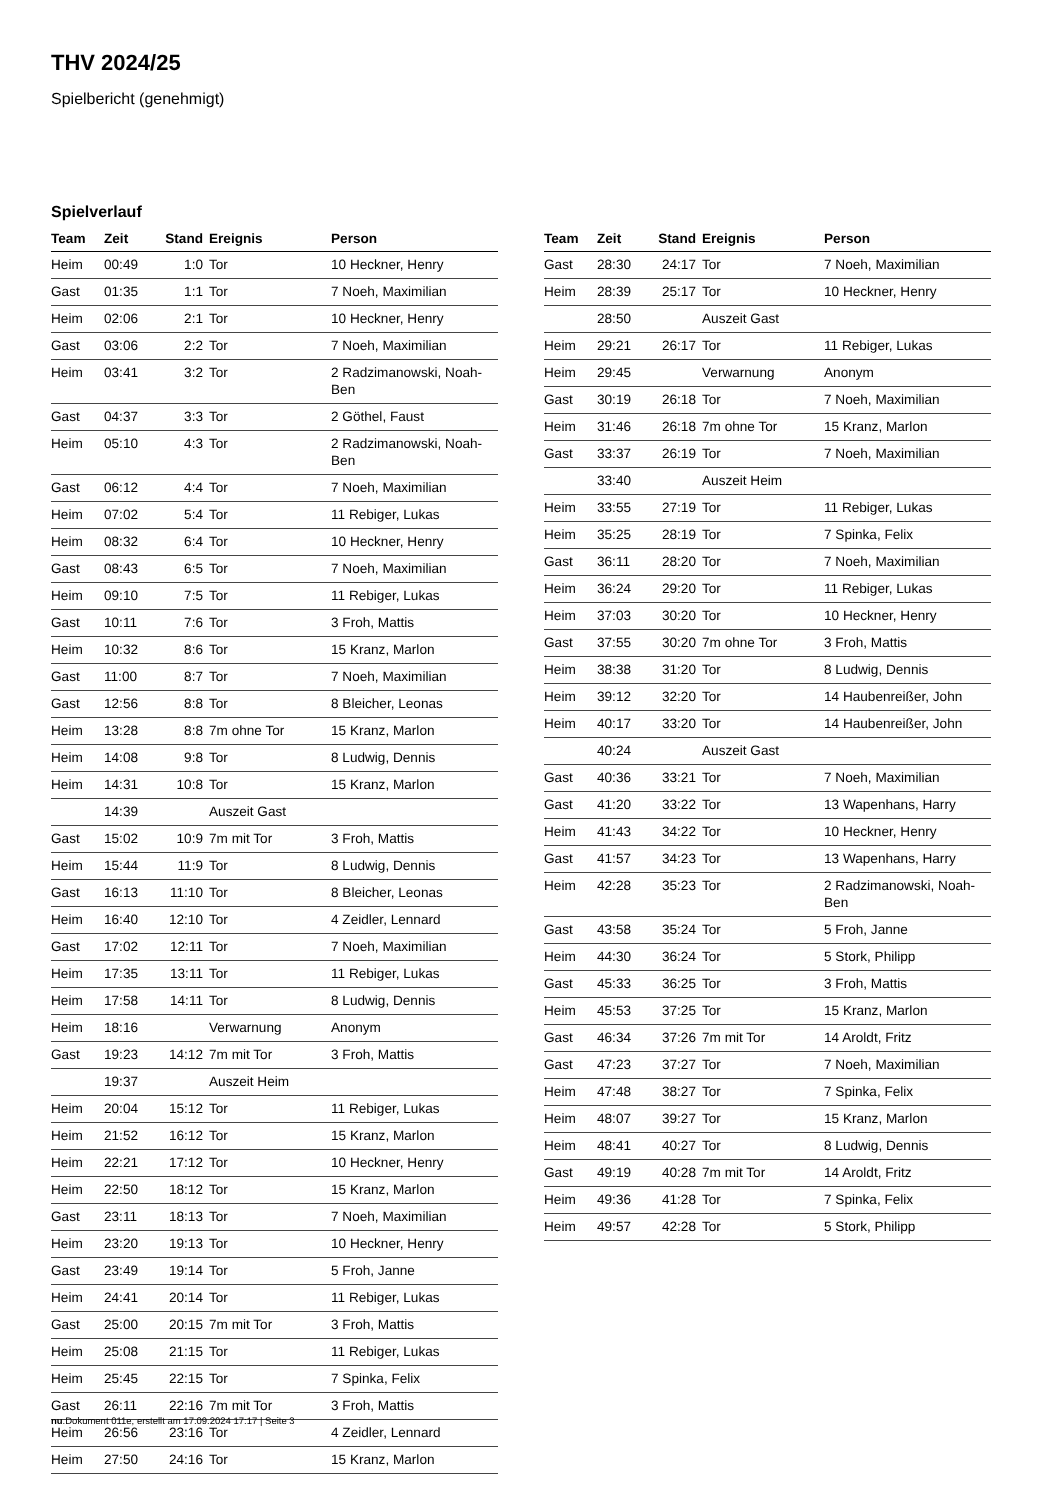THV 2024/25
Spielbericht (genehmigt)
Spielverlauf
| Team | Zeit | Stand | Ereignis | Person |
| --- | --- | --- | --- | --- |
| Heim | 00:49 | 1:0 | Tor | 10 Heckner, Henry |
| Gast | 01:35 | 1:1 | Tor | 7 Noeh, Maximilian |
| Heim | 02:06 | 2:1 | Tor | 10 Heckner, Henry |
| Gast | 03:06 | 2:2 | Tor | 7 Noeh, Maximilian |
| Heim | 03:41 | 3:2 | Tor | 2 Radzimanowski, Noah- Ben |
| Gast | 04:37 | 3:3 | Tor | 2 Göthel, Faust |
| Heim | 05:10 | 4:3 | Tor | 2 Radzimanowski, Noah- Ben |
| Gast | 06:12 | 4:4 | Tor | 7 Noeh, Maximilian |
| Heim | 07:02 | 5:4 | Tor | 11 Rebiger, Lukas |
| Heim | 08:32 | 6:4 | Tor | 10 Heckner, Henry |
| Gast | 08:43 | 6:5 | Tor | 7 Noeh, Maximilian |
| Heim | 09:10 | 7:5 | Tor | 11 Rebiger, Lukas |
| Gast | 10:11 | 7:6 | Tor | 3 Froh, Mattis |
| Heim | 10:32 | 8:6 | Tor | 15 Kranz, Marlon |
| Gast | 11:00 | 8:7 | Tor | 7 Noeh, Maximilian |
| Gast | 12:56 | 8:8 | Tor | 8 Bleicher, Leonas |
| Heim | 13:28 | 8:8 | 7m ohne Tor | 15 Kranz, Marlon |
| Heim | 14:08 | 9:8 | Tor | 8 Ludwig, Dennis |
| Heim | 14:31 | 10:8 | Tor | 15 Kranz, Marlon |
| | 14:39 | | Auszeit Gast | |
| Gast | 15:02 | 10:9 | 7m mit Tor | 3 Froh, Mattis |
| Heim | 15:44 | 11:9 | Tor | 8 Ludwig, Dennis |
| Gast | 16:13 | 11:10 | Tor | 8 Bleicher, Leonas |
| Heim | 16:40 | 12:10 | Tor | 4 Zeidler, Lennard |
| Gast | 17:02 | 12:11 | Tor | 7 Noeh, Maximilian |
| Heim | 17:35 | 13:11 | Tor | 11 Rebiger, Lukas |
| Heim | 17:58 | 14:11 | Tor | 8 Ludwig, Dennis |
| Heim | 18:16 | | Verwarnung | Anonym |
| Gast | 19:23 | 14:12 | 7m mit Tor | 3 Froh, Mattis |
| | 19:37 | | Auszeit Heim | |
| Heim | 20:04 | 15:12 | Tor | 11 Rebiger, Lukas |
| Heim | 21:52 | 16:12 | Tor | 15 Kranz, Marlon |
| Heim | 22:21 | 17:12 | Tor | 10 Heckner, Henry |
| Heim | 22:50 | 18:12 | Tor | 15 Kranz, Marlon |
| Gast | 23:11 | 18:13 | Tor | 7 Noeh, Maximilian |
| Heim | 23:20 | 19:13 | Tor | 10 Heckner, Henry |
| Gast | 23:49 | 19:14 | Tor | 5 Froh, Janne |
| Heim | 24:41 | 20:14 | Tor | 11 Rebiger, Lukas |
| Gast | 25:00 | 20:15 | 7m mit Tor | 3 Froh, Mattis |
| Heim | 25:08 | 21:15 | Tor | 11 Rebiger, Lukas |
| Heim | 25:45 | 22:15 | Tor | 7 Spinka, Felix |
| Gast | 26:11 | 22:16 | 7m mit Tor | 3 Froh, Mattis |
| Heim | 26:56 | 23:16 | Tor | 4 Zeidler, Lennard |
| Heim | 27:50 | 24:16 | Tor | 15 Kranz, Marlon |
| Team | Zeit | Stand | Ereignis | Person |
| --- | --- | --- | --- | --- |
| Gast | 28:30 | 24:17 | Tor | 7 Noeh, Maximilian |
| Heim | 28:39 | 25:17 | Tor | 10 Heckner, Henry |
| | 28:50 | | Auszeit Gast | |
| Heim | 29:21 | 26:17 | Tor | 11 Rebiger, Lukas |
| Heim | 29:45 | | Verwarnung | Anonym |
| Gast | 30:19 | 26:18 | Tor | 7 Noeh, Maximilian |
| Heim | 31:46 | 26:18 | 7m ohne Tor | 15 Kranz, Marlon |
| Gast | 33:37 | 26:19 | Tor | 7 Noeh, Maximilian |
| | 33:40 | | Auszeit Heim | |
| Heim | 33:55 | 27:19 | Tor | 11 Rebiger, Lukas |
| Heim | 35:25 | 28:19 | Tor | 7 Spinka, Felix |
| Gast | 36:11 | 28:20 | Tor | 7 Noeh, Maximilian |
| Heim | 36:24 | 29:20 | Tor | 11 Rebiger, Lukas |
| Heim | 37:03 | 30:20 | Tor | 10 Heckner, Henry |
| Gast | 37:55 | 30:20 | 7m ohne Tor | 3 Froh, Mattis |
| Heim | 38:38 | 31:20 | Tor | 8 Ludwig, Dennis |
| Heim | 39:12 | 32:20 | Tor | 14 Haubenreißer, John |
| Heim | 40:17 | 33:20 | Tor | 14 Haubenreißer, John |
| | 40:24 | | Auszeit Gast | |
| Gast | 40:36 | 33:21 | Tor | 7 Noeh, Maximilian |
| Gast | 41:20 | 33:22 | Tor | 13 Wapenhans, Harry |
| Heim | 41:43 | 34:22 | Tor | 10 Heckner, Henry |
| Gast | 41:57 | 34:23 | Tor | 13 Wapenhans, Harry |
| Heim | 42:28 | 35:23 | Tor | 2 Radzimanowski, Noah- Ben |
| Gast | 43:58 | 35:24 | Tor | 5 Froh, Janne |
| Heim | 44:30 | 36:24 | Tor | 5 Stork, Philipp |
| Gast | 45:33 | 36:25 | Tor | 3 Froh, Mattis |
| Heim | 45:53 | 37:25 | Tor | 15 Kranz, Marlon |
| Gast | 46:34 | 37:26 | 7m mit Tor | 14 Aroldt, Fritz |
| Gast | 47:23 | 37:27 | Tor | 7 Noeh, Maximilian |
| Heim | 47:48 | 38:27 | Tor | 7 Spinka, Felix |
| Heim | 48:07 | 39:27 | Tor | 15 Kranz, Marlon |
| Heim | 48:41 | 40:27 | Tor | 8 Ludwig, Dennis |
| Gast | 49:19 | 40:28 | 7m mit Tor | 14 Aroldt, Fritz |
| Heim | 49:36 | 41:28 | Tor | 7 Spinka, Felix |
| Heim | 49:57 | 42:28 | Tor | 5 Stork, Philipp |
nu.Dokument 011e, erstellt am 17.09.2024 17:17 | Seite 3